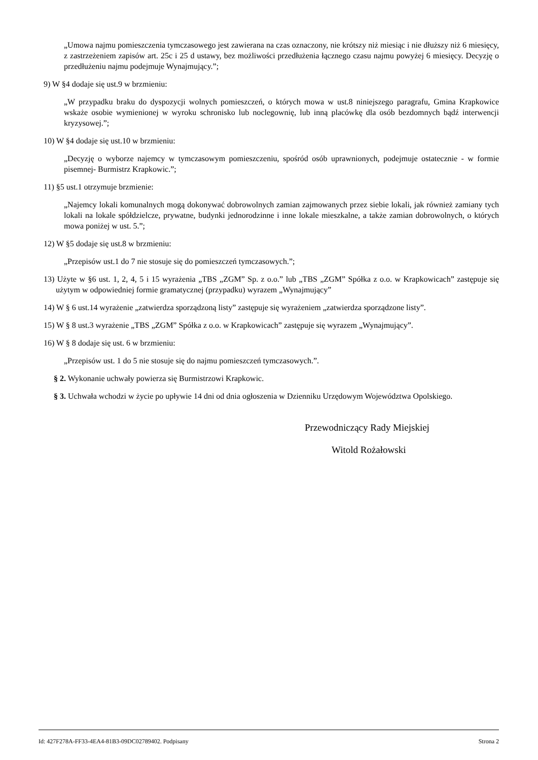„Umowa najmu pomieszczenia tymczasowego jest zawierana na czas oznaczony, nie krótszy niż miesiąc i nie dłuższy niż 6 miesięcy, z zastrzeżeniem zapisów art. 25c i 25 d ustawy, bez możliwości przedłużenia łącznego czasu najmu powyżej 6 miesięcy. Decyzję o przedłużeniu najmu podejmuje Wynajmujący.”;
9) W §4 dodaje się ust.9 w brzmieniu:
„W przypadku braku do dyspozycji wolnych pomieszczeń, o których mowa w ust.8 niniejszego paragrafu, Gmina Krapkowice wskaże osobie wymienionej w wyroku schronisko lub noclegownię, lub inną placówkę dla osób bezdomnych bądź interwencji kryzysowej.”;
10) W §4 dodaje się ust.10 w brzmieniu:
„Decyzję o wyborze najemcy w tymczasowym pomieszczeniu, spośród osób uprawnionych, podejmuje ostatecznie - w formie pisemnej- Burmistrz Krapkowic.”;
11) §5 ust.1 otrzymuje brzmienie:
„Najemcy lokali komunalnych mogą dokonywać dobrowolnych zamian zajmowanych przez siebie lokali, jak również zamiany tych lokali na lokale spółdzielcze, prywatne, budynki jednorodzinne i inne lokale mieszkalne, a także zamian dobrowolnych, o których mowa poniżej w ust. 5.”;
12) W §5 dodaje się ust.8 w brzmieniu:
„Przepisów ust.1 do 7 nie stosuje się do pomieszczeń tymczasowych.”;
13) Użyte w §6 ust. 1, 2, 4, 5 i 15 wyrażenia „TBS „ZGM” Sp. z o.o.” lub „TBS „ZGM” Spółka z o.o. w Krapkowicach” zastępuje się użytym w odpowiedniej formie gramatycznej (przypadku) wyrazem „Wynajmujący”
14) W § 6 ust.14 wyrażenie „zatwierdza sporządzoną listy” zastępuje się wyrażeniem „zatwierdza sporządzone listy”.
15) W § 8 ust.3 wyrażenie „TBS „ZGM” Spółka z o.o. w Krapkowicach” zastępuje się wyrazem „Wynajmujący”.
16) W § 8 dodaje się ust. 6 w brzmieniu:
„Przepisów ust. 1 do 5 nie stosuje się do najmu pomieszczeń tymczasowych.”.
§ 2. Wykonanie uchwały powierza się Burmistrzowi Krapkowic.
§ 3. Uchwała wchodzi w życie po upływie 14 dni od dnia ogłoszenia w Dzienniku Urzędowym Województwa Opolskiego.
Przewodniczący Rady Miejskiej
Witold Rożałowski
Id: 427F278A-FF33-4EA4-81B3-09DC02789402. Podpisany Strona 2